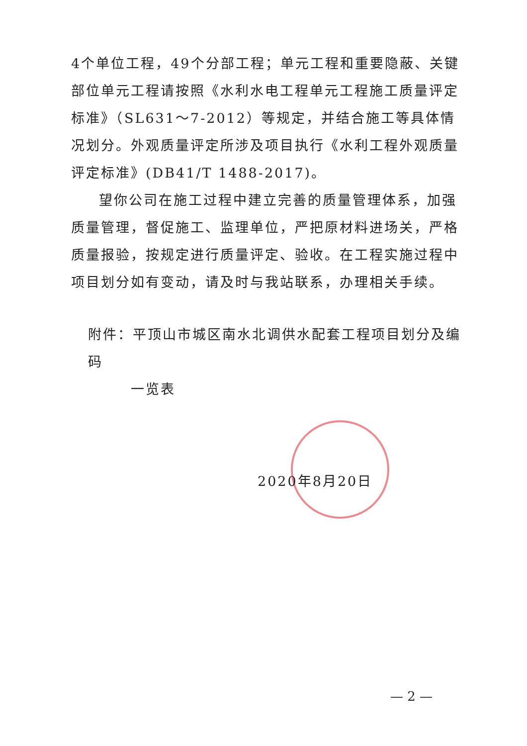4个单位工程，49个分部工程；单元工程和重要隐蔽、关键部位单元工程请按照《水利水电工程单元工程施工质量评定标准》（SL631～7-2012）等规定，并结合施工等具体情况划分。外观质量评定所涉及项目执行《水利工程外观质量评定标准》(DB41/T 1488-2017)。
望你公司在施工过程中建立完善的质量管理体系，加强质量管理，督促施工、监理单位，严把原材料进场关，严格质量报验，按规定进行质量评定、验收。在工程实施过程中项目划分如有变动，请及时与我站联系，办理相关手续。
附件：平顶山市城区南水北调供水配套工程项目划分及编码
一览表
2020年8月20日
— 2 —